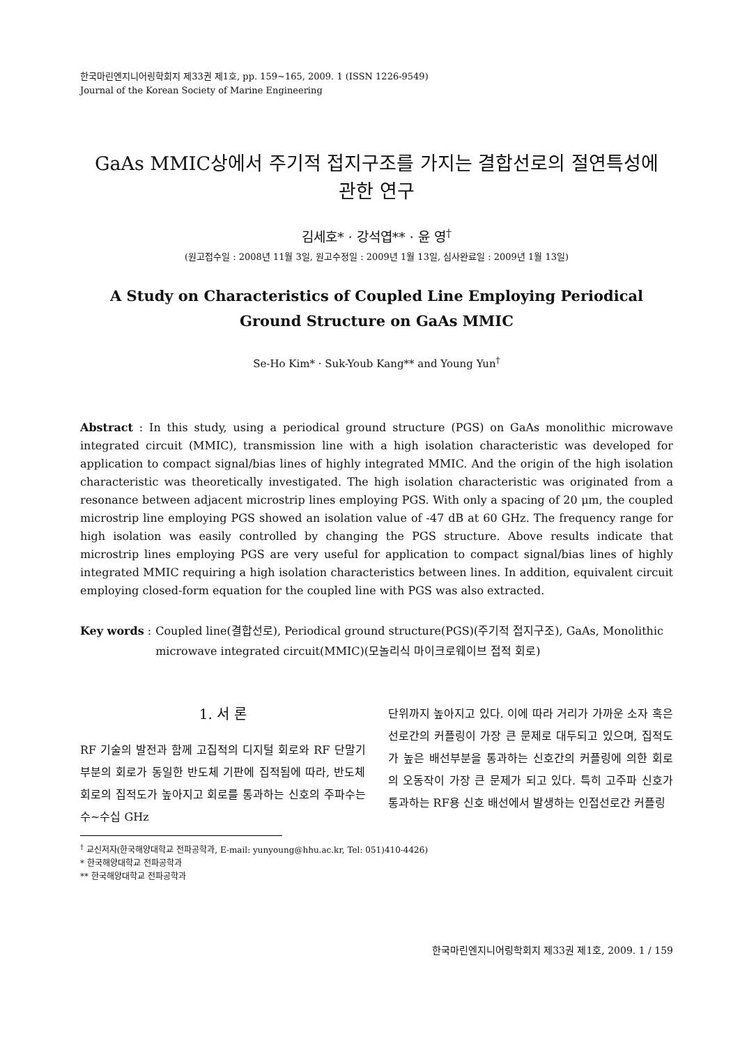한국마린엔지니어링학회지 제33권 제1호, pp. 159~165, 2009. 1 (ISSN 1226-9549)
Journal of the Korean Society of Marine Engineering
GaAs MMIC상에서 주기적 접지구조를 가지는 결합선로의 절연특성에
관한 연구
김세호* · 강석엽** · 윤 영<sup>†</sup>
(원고접수일 : 2008년 11월 3일, 원고수정일 : 2009년 1월 13일, 심사완료일 : 2009년 1월 13일)
A Study on Characteristics of Coupled Line Employing Periodical Ground Structure on GaAs MMIC
Se-Ho Kim* · Suk-Youb Kang** and Young Yun<sup>†</sup>
Abstract : In this study, using a periodical ground structure (PGS) on GaAs monolithic microwave integrated circuit (MMIC), transmission line with a high isolation characteristic was developed for application to compact signal/bias lines of highly integrated MMIC. And the origin of the high isolation characteristic was theoretically investigated. The high isolation characteristic was originated from a resonance between adjacent microstrip lines employing PGS. With only a spacing of 20 μm, the coupled microstrip line employing PGS showed an isolation value of -47 dB at 60 GHz. The frequency range for high isolation was easily controlled by changing the PGS structure. Above results indicate that microstrip lines employing PGS are very useful for application to compact signal/bias lines of highly integrated MMIC requiring a high isolation characteristics between lines. In addition, equivalent circuit employing closed-form equation for the coupled line with PGS was also extracted.
Key words : Coupled line(결합선로), Periodical ground structure(PGS)(주기적 접지구조), GaAs, Monolithic microwave integrated circuit(MMIC)(모놀리식 마이크로웨이브 접적 회로)
1. 서 론
RF 기술의 발전과 함께 고집적의 디지털 회로와 RF 단말기 부분의 회로가 동일한 반도체 기판에 집적됨에 따라, 반도체 회로의 집적도가 높아지고 회로를 통과하는 신호의 주파수는 수~수십 GHz
<sup>†</sup> 교신저자(한국해양대학교 전파공학과, E-mail: yunyoung@hhu.ac.kr, Tel: 051)410-4426)
* 한국해양대학교 전파공학과
** 한국해양대학교 전파공학과
단위까지 높아지고 있다. 이에 따라 거리가 가까운 소자 혹은 선로간의 커플링이 가장 큰 문제로 대두되고 있으며, 집적도가 높은 배선부분을 통과하는 신호간의 커플링에 의한 회로의 오동작이 가장 큰 문제가 되고 있다. 특히 고주파 신호가 통과하는 RF용 신호 배선에서 발생하는 인접선로간 커플링
한국마린엔지니어링학회지 제33권 제1호, 2009. 1 / 159